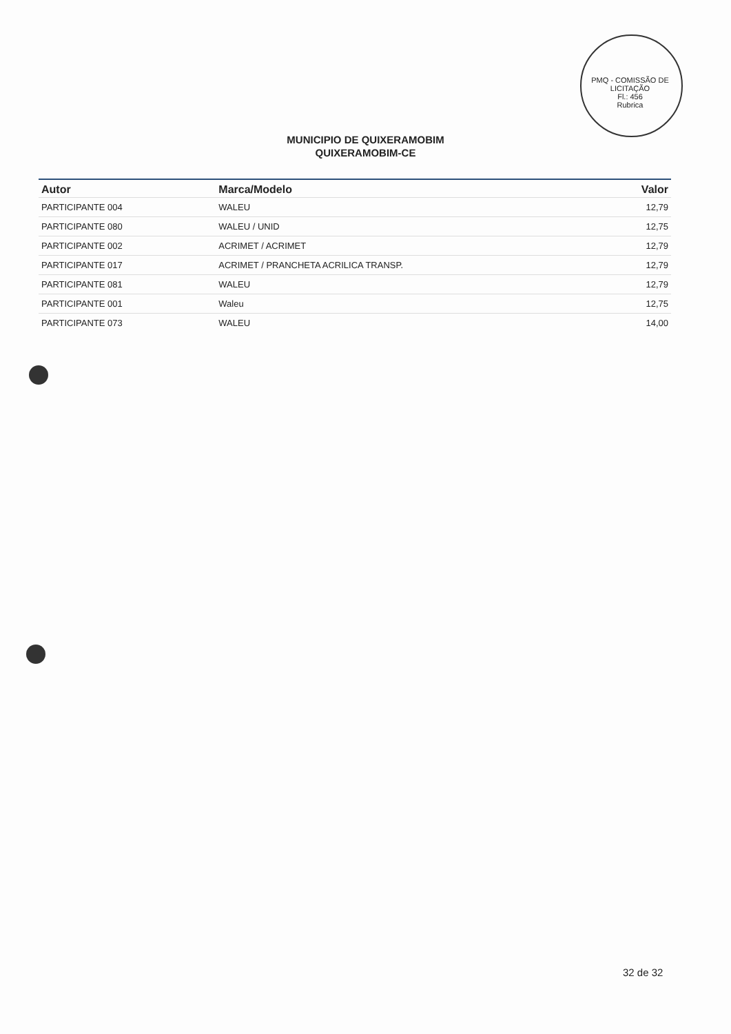PMQ - COMISSÃO DE LICITAÇÃO
Fl.: 456
Rubrica
MUNICIPIO DE QUIXERAMOBIM
QUIXERAMOBIM-CE
| Autor | Marca/Modelo | Valor |
| --- | --- | --- |
| PARTICIPANTE 004 | WALEU | 12,79 |
| PARTICIPANTE 080 | WALEU / UNID | 12,75 |
| PARTICIPANTE 002 | ACRIMET / ACRIMET | 12,79 |
| PARTICIPANTE 017 | ACRIMET / PRANCHETA ACRILICA TRANSP. | 12,79 |
| PARTICIPANTE 081 | WALEU | 12,79 |
| PARTICIPANTE 001 | Waleu | 12,75 |
| PARTICIPANTE 073 | WALEU | 14,00 |
32 de 32